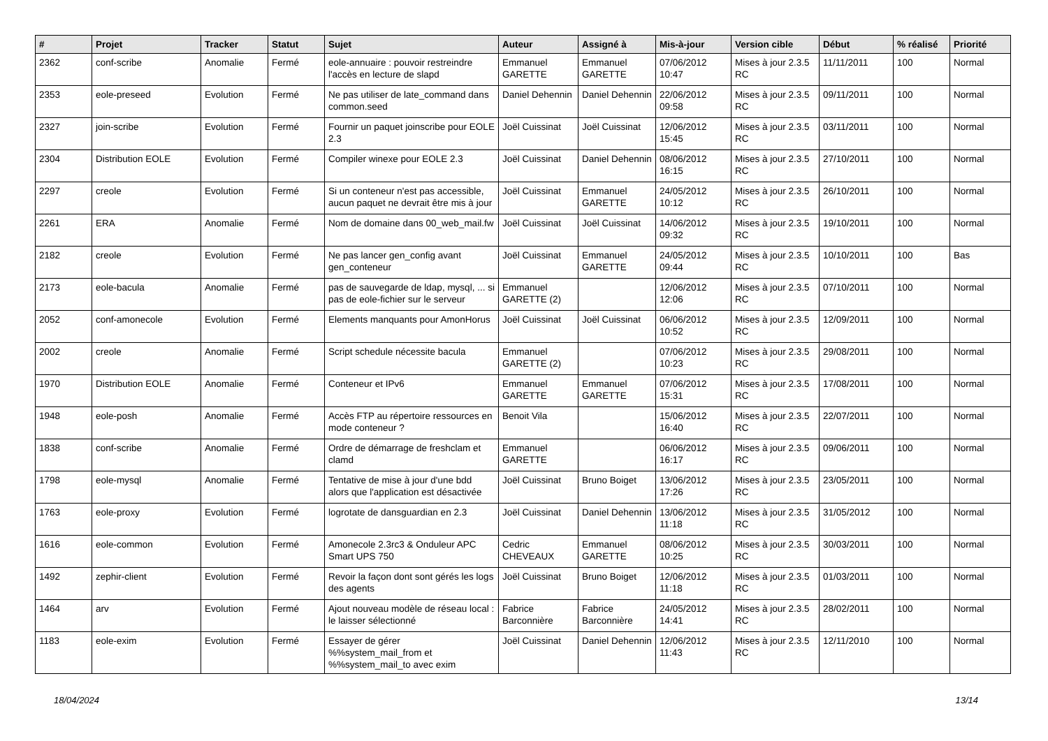| # | Projet | Tracker | Statut | Sujet | Auteur | Assigné à | Mis-à-jour | Version cible | Début | % réalisé | Priorité |
| --- | --- | --- | --- | --- | --- | --- | --- | --- | --- | --- | --- |
| 2362 | conf-scribe | Anomalie | Fermé | eole-annuaire : pouvoir restreindre l'accès en lecture de slapd | Emmanuel GARETTE | Emmanuel GARETTE | 07/06/2012 10:47 | Mises à jour 2.3.5 RC | 11/11/2011 | 100 | Normal |
| 2353 | eole-preseed | Evolution | Fermé | Ne pas utiliser de late_command dans common.seed | Daniel Dehennin | Daniel Dehennin | 22/06/2012 09:58 | Mises à jour 2.3.5 RC | 09/11/2011 | 100 | Normal |
| 2327 | join-scribe | Evolution | Fermé | Fournir un paquet joinscribe pour EOLE 2.3 | Joël Cuissinat | Joël Cuissinat | 12/06/2012 15:45 | Mises à jour 2.3.5 RC | 03/11/2011 | 100 | Normal |
| 2304 | Distribution EOLE | Evolution | Fermé | Compiler winexe pour EOLE 2.3 | Joël Cuissinat | Daniel Dehennin | 08/06/2012 16:15 | Mises à jour 2.3.5 RC | 27/10/2011 | 100 | Normal |
| 2297 | creole | Evolution | Fermé | Si un conteneur n'est pas accessible, aucun paquet ne devrait être mis à jour | Joël Cuissinat | Emmanuel GARETTE | 24/05/2012 10:12 | Mises à jour 2.3.5 RC | 26/10/2011 | 100 | Normal |
| 2261 | ERA | Anomalie | Fermé | Nom de domaine dans 00_web_mail.fw | Joël Cuissinat | Joël Cuissinat | 14/06/2012 09:32 | Mises à jour 2.3.5 RC | 19/10/2011 | 100 | Normal |
| 2182 | creole | Evolution | Fermé | Ne pas lancer gen_config avant gen_conteneur | Joël Cuissinat | Emmanuel GARETTE | 24/05/2012 09:44 | Mises à jour 2.3.5 RC | 10/10/2011 | 100 | Bas |
| 2173 | eole-bacula | Anomalie | Fermé | pas de sauvegarde de ldap, mysql, ... si pas de eole-fichier sur le serveur | Emmanuel GARETTE (2) | | 12/06/2012 12:06 | Mises à jour 2.3.5 RC | 07/10/2011 | 100 | Normal |
| 2052 | conf-amonecole | Evolution | Fermé | Elements manquants pour AmonHorus | Joël Cuissinat | Joël Cuissinat | 06/06/2012 10:52 | Mises à jour 2.3.5 RC | 12/09/2011 | 100 | Normal |
| 2002 | creole | Anomalie | Fermé | Script schedule nécessite bacula | Emmanuel GARETTE (2) | | 07/06/2012 10:23 | Mises à jour 2.3.5 RC | 29/08/2011 | 100 | Normal |
| 1970 | Distribution EOLE | Anomalie | Fermé | Conteneur et IPv6 | Emmanuel GARETTE | Emmanuel GARETTE | 07/06/2012 15:31 | Mises à jour 2.3.5 RC | 17/08/2011 | 100 | Normal |
| 1948 | eole-posh | Anomalie | Fermé | Accès FTP au répertoire ressources en mode conteneur ? | Benoit Vila | | 15/06/2012 16:40 | Mises à jour 2.3.5 RC | 22/07/2011 | 100 | Normal |
| 1838 | conf-scribe | Anomalie | Fermé | Ordre de démarrage de freshclam et clamd | Emmanuel GARETTE | | 06/06/2012 16:17 | Mises à jour 2.3.5 RC | 09/06/2011 | 100 | Normal |
| 1798 | eole-mysql | Anomalie | Fermé | Tentative de mise à jour d'une bdd alors que l'application est désactivée | Joël Cuissinat | Bruno Boiget | 13/06/2012 17:26 | Mises à jour 2.3.5 RC | 23/05/2011 | 100 | Normal |
| 1763 | eole-proxy | Evolution | Fermé | logrotate de dansguardian en 2.3 | Joël Cuissinat | Daniel Dehennin | 13/06/2012 11:18 | Mises à jour 2.3.5 RC | 31/05/2012 | 100 | Normal |
| 1616 | eole-common | Evolution | Fermé | Amonecole 2.3rc3 & Onduleur APC Smart UPS 750 | Cedric CHEVEAUX | Emmanuel GARETTE | 08/06/2012 10:25 | Mises à jour 2.3.5 RC | 30/03/2011 | 100 | Normal |
| 1492 | zephir-client | Evolution | Fermé | Revoir la façon dont sont gérés les logs des agents | Joël Cuissinat | Bruno Boiget | 12/06/2012 11:18 | Mises à jour 2.3.5 RC | 01/03/2011 | 100 | Normal |
| 1464 | arv | Evolution | Fermé | Ajout nouveau modèle de réseau local : le laisser sélectionné | Fabrice Barconnière | Fabrice Barconnière | 24/05/2012 14:41 | Mises à jour 2.3.5 RC | 28/02/2011 | 100 | Normal |
| 1183 | eole-exim | Evolution | Fermé | Essayer de gérer %%system_mail_from et %%system_mail_to avec exim | Joël Cuissinat | Daniel Dehennin | 12/06/2012 11:43 | Mises à jour 2.3.5 RC | 12/11/2010 | 100 | Normal |
18/04/2024 13/14